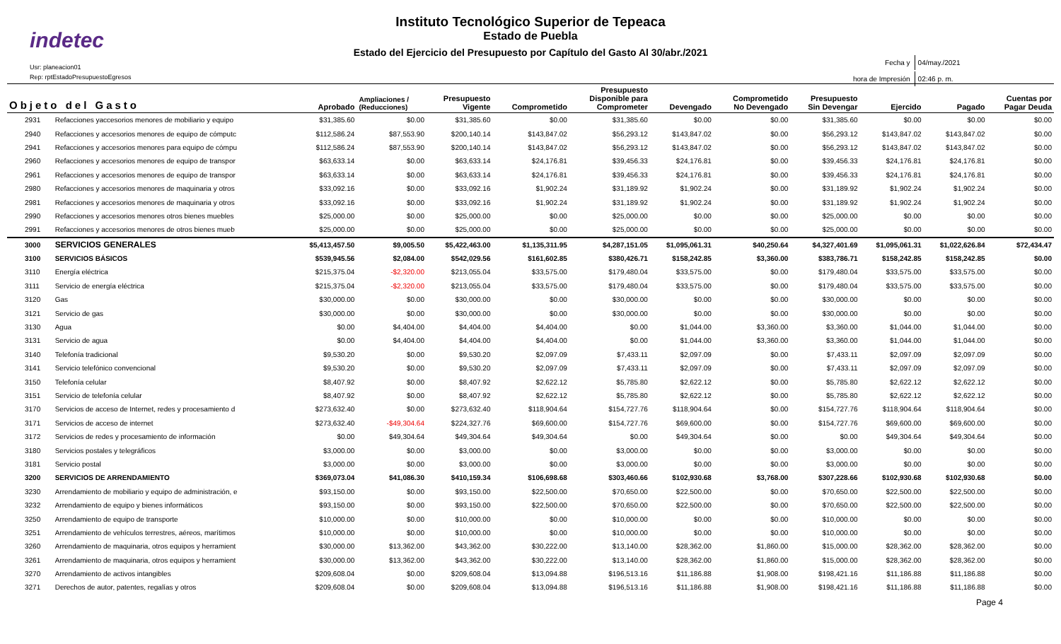indetec
Usr: planeacion01
Rep: rptEstadoPresupuestoEgresos
Instituto Tecnológico Superior de Tepeaca
Estado de Puebla
Estado del Ejercicio del Presupuesto por Capítulo del Gasto Al 30/abr./2021
| Fecha y | 04/may./2021 |
| hora de Impresión | 02:46 p. m. |
| Objeto del Gasto | | Aprobado | Ampliaciones / (Reducciones) | Presupuesto Vigente | Comprometido | Presupuesto Disponible para Comprometer | Devengado | Comprometido No Devengado | Presupuesto Sin Devengar | Ejercido | Pagado | Cuentas por Pagar Deuda |
| --- | --- | --- | --- | --- | --- | --- | --- | --- | --- | --- | --- | --- |
| 2931 | Refacciones yaccesorios menores de mobiliario y equipo | $31,385.60 | $0.00 | $31,385.60 | $0.00 | $31,385.60 | $0.00 | $0.00 | $31,385.60 | $0.00 | $0.00 | $0.00 |
| 2940 | Refacciones y accesorios menores de equipo de cómputc | $112,586.24 | $87,553.90 | $200,140.14 | $143,847.02 | $56,293.12 | $143,847.02 | $0.00 | $56,293.12 | $143,847.02 | $143,847.02 | $0.00 |
| 2941 | Refacciones y accesorios menores para equipo de cómpu | $112,586.24 | $87,553.90 | $200,140.14 | $143,847.02 | $56,293.12 | $143,847.02 | $0.00 | $56,293.12 | $143,847.02 | $143,847.02 | $0.00 |
| 2960 | Refacciones y accesorios menores de equipo de transpor | $63,633.14 | $0.00 | $63,633.14 | $24,176.81 | $39,456.33 | $24,176.81 | $0.00 | $39,456.33 | $24,176.81 | $24,176.81 | $0.00 |
| 2961 | Refacciones y accesorios menores de equipo de transpor | $63,633.14 | $0.00 | $63,633.14 | $24,176.81 | $39,456.33 | $24,176.81 | $0.00 | $39,456.33 | $24,176.81 | $24,176.81 | $0.00 |
| 2980 | Refacciones y accesorios menores de maquinaria y otros | $33,092.16 | $0.00 | $33,092.16 | $1,902.24 | $31,189.92 | $1,902.24 | $0.00 | $31,189.92 | $1,902.24 | $1,902.24 | $0.00 |
| 2981 | Refacciones y accesorios menores de maquinaria y otros | $33,092.16 | $0.00 | $33,092.16 | $1,902.24 | $31,189.92 | $1,902.24 | $0.00 | $31,189.92 | $1,902.24 | $1,902.24 | $0.00 |
| 2990 | Refacciones y accesorios menores otros bienes muebles | $25,000.00 | $0.00 | $25,000.00 | $0.00 | $25,000.00 | $0.00 | $0.00 | $25,000.00 | $0.00 | $0.00 | $0.00 |
| 2991 | Refacciones y accesorios menores de otros bienes mueb | $25,000.00 | $0.00 | $25,000.00 | $0.00 | $25,000.00 | $0.00 | $0.00 | $25,000.00 | $0.00 | $0.00 | $0.00 |
| 3000 | SERVICIOS GENERALES | $5,413,457.50 | $9,005.50 | $5,422,463.00 | $1,135,311.95 | $4,287,151.05 | $1,095,061.31 | $40,250.64 | $4,327,401.69 | $1,095,061.31 | $1,022,626.84 | $72,434.47 |
| 3100 | SERVICIOS BÁSICOS | $539,945.56 | $2,084.00 | $542,029.56 | $161,602.85 | $380,426.71 | $158,242.85 | $3,360.00 | $383,786.71 | $158,242.85 | $158,242.85 | $0.00 |
| 3110 | Energía eléctrica | $215,375.04 | -$2,320.00 | $213,055.04 | $33,575.00 | $179,480.04 | $33,575.00 | $0.00 | $179,480.04 | $33,575.00 | $33,575.00 | $0.00 |
| 3111 | Servicio de energía eléctrica | $215,375.04 | -$2,320.00 | $213,055.04 | $33,575.00 | $179,480.04 | $33,575.00 | $0.00 | $179,480.04 | $33,575.00 | $33,575.00 | $0.00 |
| 3120 | Gas | $30,000.00 | $0.00 | $30,000.00 | $0.00 | $30,000.00 | $0.00 | $0.00 | $30,000.00 | $0.00 | $0.00 | $0.00 |
| 3121 | Servicio de gas | $30,000.00 | $0.00 | $30,000.00 | $0.00 | $30,000.00 | $0.00 | $0.00 | $30,000.00 | $0.00 | $0.00 | $0.00 |
| 3130 | Agua | $0.00 | $4,404.00 | $4,404.00 | $4,404.00 | $0.00 | $1,044.00 | $3,360.00 | $3,360.00 | $1,044.00 | $1,044.00 | $0.00 |
| 3131 | Servicio de agua | $0.00 | $4,404.00 | $4,404.00 | $4,404.00 | $0.00 | $1,044.00 | $3,360.00 | $3,360.00 | $1,044.00 | $1,044.00 | $0.00 |
| 3140 | Telefonía tradicional | $9,530.20 | $0.00 | $9,530.20 | $2,097.09 | $7,433.11 | $2,097.09 | $0.00 | $7,433.11 | $2,097.09 | $2,097.09 | $0.00 |
| 3141 | Servicio telefónico convencional | $9,530.20 | $0.00 | $9,530.20 | $2,097.09 | $7,433.11 | $2,097.09 | $0.00 | $7,433.11 | $2,097.09 | $2,097.09 | $0.00 |
| 3150 | Telefonía celular | $8,407.92 | $0.00 | $8,407.92 | $2,622.12 | $5,785.80 | $2,622.12 | $0.00 | $5,785.80 | $2,622.12 | $2,622.12 | $0.00 |
| 3151 | Servicio de telefonía celular | $8,407.92 | $0.00 | $8,407.92 | $2,622.12 | $5,785.80 | $2,622.12 | $0.00 | $5,785.80 | $2,622.12 | $2,622.12 | $0.00 |
| 3170 | Servicios de acceso de Internet, redes y procesamiento d | $273,632.40 | $0.00 | $273,632.40 | $118,904.64 | $154,727.76 | $118,904.64 | $0.00 | $154,727.76 | $118,904.64 | $118,904.64 | $0.00 |
| 3171 | Servicios de acceso de internet | $273,632.40 | -$49,304.64 | $224,327.76 | $69,600.00 | $154,727.76 | $69,600.00 | $0.00 | $154,727.76 | $69,600.00 | $69,600.00 | $0.00 |
| 3172 | Servicios de redes y procesamiento de información | $0.00 | $49,304.64 | $49,304.64 | $49,304.64 | $0.00 | $49,304.64 | $0.00 | $0.00 | $49,304.64 | $49,304.64 | $0.00 |
| 3180 | Servicios postales y telegráficos | $3,000.00 | $0.00 | $3,000.00 | $0.00 | $3,000.00 | $0.00 | $0.00 | $3,000.00 | $0.00 | $0.00 | $0.00 |
| 3181 | Servicio postal | $3,000.00 | $0.00 | $3,000.00 | $0.00 | $3,000.00 | $0.00 | $0.00 | $3,000.00 | $0.00 | $0.00 | $0.00 |
| 3200 | SERVICIOS DE ARRENDAMIENTO | $369,073.04 | $41,086.30 | $410,159.34 | $106,698.68 | $303,460.66 | $102,930.68 | $3,768.00 | $307,228.66 | $102,930.68 | $102,930.68 | $0.00 |
| 3230 | Arrendamiento de mobiliario y equipo de administración, e | $93,150.00 | $0.00 | $93,150.00 | $22,500.00 | $70,650.00 | $22,500.00 | $0.00 | $70,650.00 | $22,500.00 | $22,500.00 | $0.00 |
| 3232 | Arrendamiento de equipo y bienes informáticos | $93,150.00 | $0.00 | $93,150.00 | $22,500.00 | $70,650.00 | $22,500.00 | $0.00 | $70,650.00 | $22,500.00 | $22,500.00 | $0.00 |
| 3250 | Arrendamiento de equipo de transporte | $10,000.00 | $0.00 | $10,000.00 | $0.00 | $10,000.00 | $0.00 | $0.00 | $10,000.00 | $0.00 | $0.00 | $0.00 |
| 3251 | Arrendamiento de vehículos terrestres, aéreos, marítimos | $10,000.00 | $0.00 | $10,000.00 | $0.00 | $10,000.00 | $0.00 | $0.00 | $10,000.00 | $0.00 | $0.00 | $0.00 |
| 3260 | Arrendamiento de maquinaria, otros equipos y herramient | $30,000.00 | $13,362.00 | $43,362.00 | $30,222.00 | $13,140.00 | $28,362.00 | $1,860.00 | $15,000.00 | $28,362.00 | $28,362.00 | $0.00 |
| 3261 | Arrendamiento de maquinaria, otros equipos y herramient | $30,000.00 | $13,362.00 | $43,362.00 | $30,222.00 | $13,140.00 | $28,362.00 | $1,860.00 | $15,000.00 | $28,362.00 | $28,362.00 | $0.00 |
| 3270 | Arrendamiento de activos intangibles | $209,608.04 | $0.00 | $209,608.04 | $13,094.88 | $196,513.16 | $11,186.88 | $1,908.00 | $198,421.16 | $11,186.88 | $11,186.88 | $0.00 |
| 3271 | Derechos de autor, patentes, regalías y otros | $209,608.04 | $0.00 | $209,608.04 | $13,094.88 | $196,513.16 | $11,186.88 | $1,908.00 | $198,421.16 | $11,186.88 | $11,186.88 | $0.00 |
Page 4